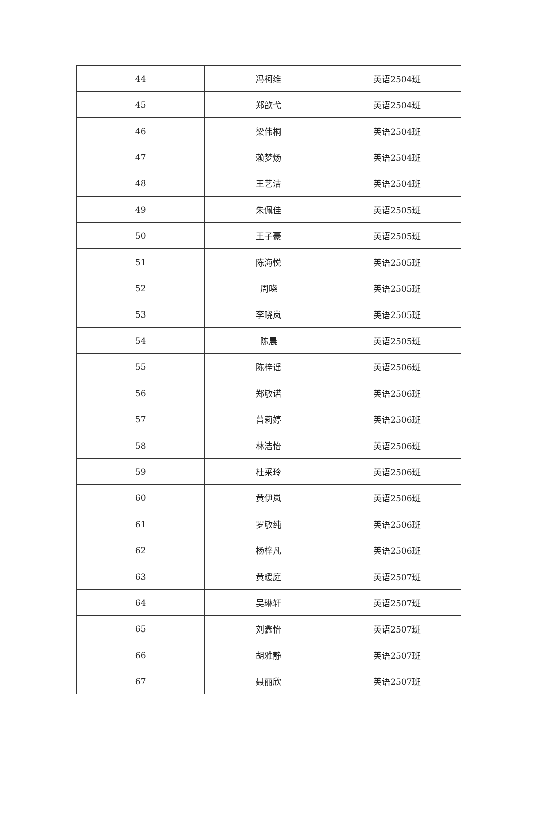| 44 | 冯柯维 | 英语2504班 |
| 45 | 郑歆弋 | 英语2504班 |
| 46 | 梁伟桐 | 英语2504班 |
| 47 | 赖梦炀 | 英语2504班 |
| 48 | 王艺洁 | 英语2504班 |
| 49 | 朱佩佳 | 英语2505班 |
| 50 | 王子豪 | 英语2505班 |
| 51 | 陈海悦 | 英语2505班 |
| 52 | 周晓 | 英语2505班 |
| 53 | 李晓岚 | 英语2505班 |
| 54 | 陈晨 | 英语2505班 |
| 55 | 陈梓谣 | 英语2506班 |
| 56 | 郑敏诺 | 英语2506班 |
| 57 | 曾莉婷 | 英语2506班 |
| 58 | 林洁怡 | 英语2506班 |
| 59 | 杜采玲 | 英语2506班 |
| 60 | 黄伊岚 | 英语2506班 |
| 61 | 罗敏纯 | 英语2506班 |
| 62 | 杨梓凡 | 英语2506班 |
| 63 | 黄暖庭 | 英语2507班 |
| 64 | 吴琳轩 | 英语2507班 |
| 65 | 刘鑫怡 | 英语2507班 |
| 66 | 胡雅静 | 英语2507班 |
| 67 | 聂丽欣 | 英语2507班 |